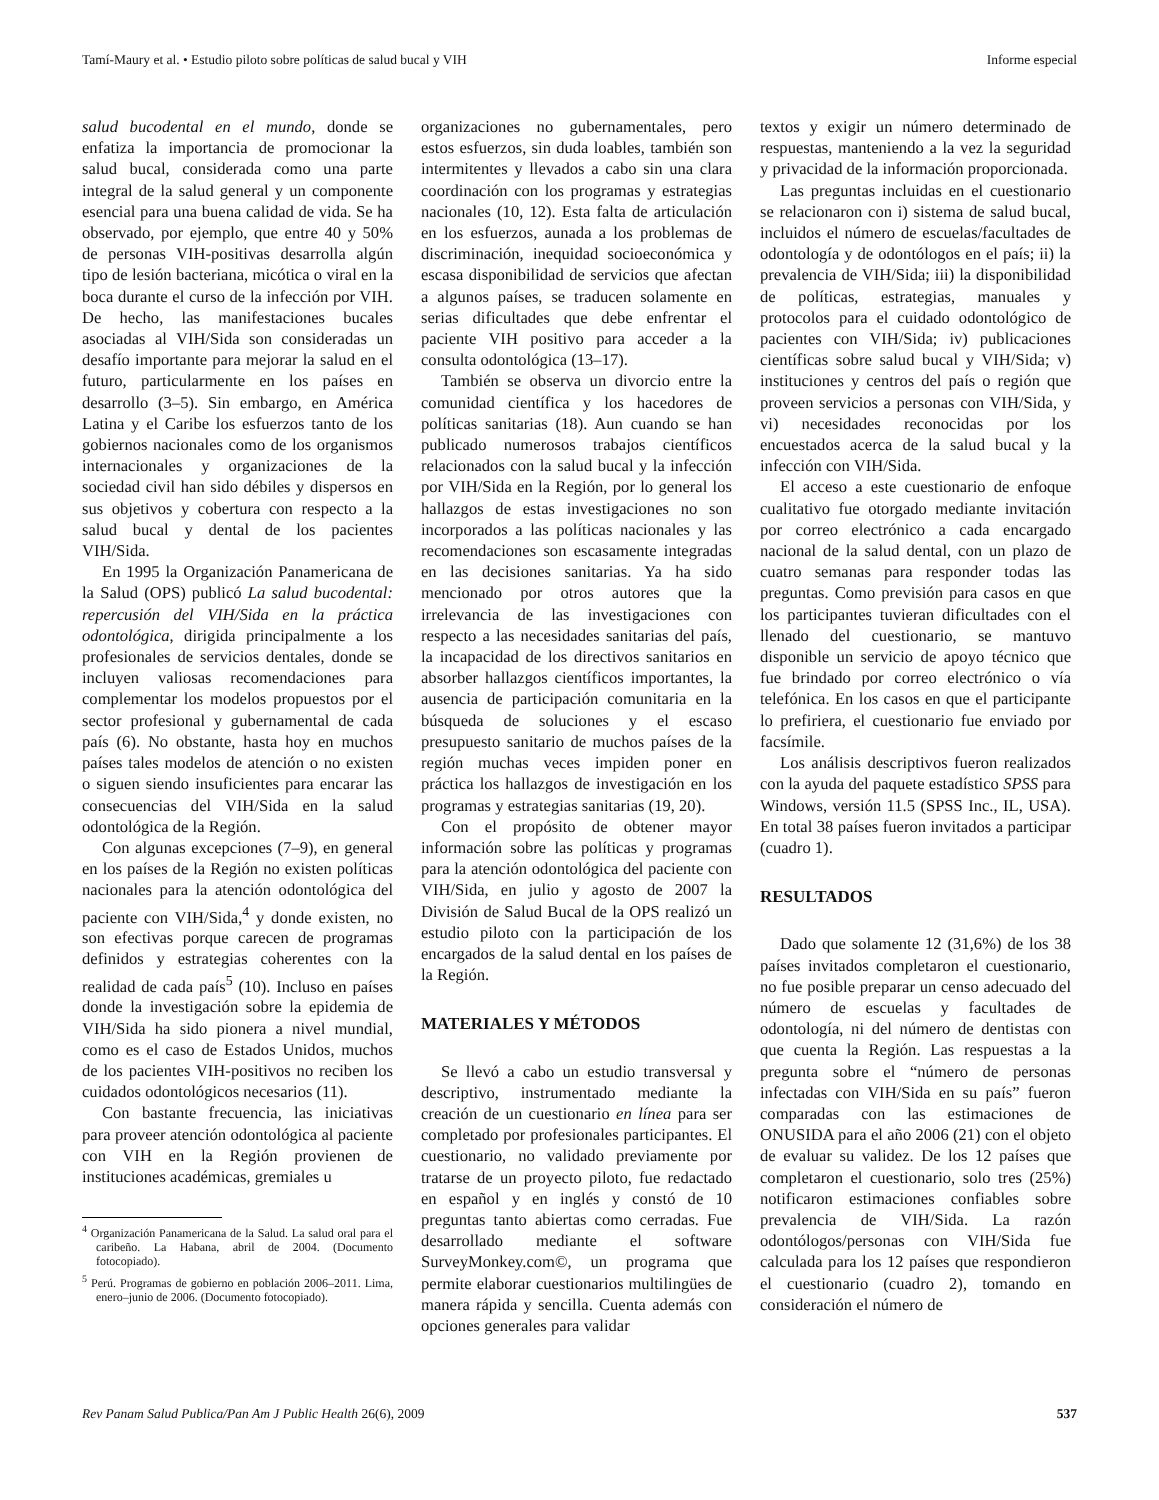Tamí-Maury et al. • Estudio piloto sobre políticas de salud bucal y VIH Informe especial
salud bucodental en el mundo, donde se enfatiza la importancia de promocionar la salud bucal, considerada como una parte integral de la salud general y un componente esencial para una buena calidad de vida. Se ha observado, por ejemplo, que entre 40 y 50% de personas VIH-positivas desarrolla algún tipo de lesión bacteriana, micótica o viral en la boca durante el curso de la infección por VIH. De hecho, las manifestaciones bucales asociadas al VIH/Sida son consideradas un desafío importante para mejorar la salud en el futuro, particularmente en los países en desarrollo (3–5). Sin embargo, en América Latina y el Caribe los esfuerzos tanto de los gobiernos nacionales como de los organismos internacionales y organizaciones de la sociedad civil han sido débiles y dispersos en sus objetivos y cobertura con respecto a la salud bucal y dental de los pacientes VIH/Sida.
En 1995 la Organización Panamericana de la Salud (OPS) publicó La salud bucodental: repercusión del VIH/Sida en la práctica odontológica, dirigida principalmente a los profesionales de servicios dentales, donde se incluyen valiosas recomendaciones para complementar los modelos propuestos por el sector profesional y gubernamental de cada país (6). No obstante, hasta hoy en muchos países tales modelos de atención o no existen o siguen siendo insuficientes para encarar las consecuencias del VIH/Sida en la salud odontológica de la Región.
Con algunas excepciones (7–9), en general en los países de la Región no existen políticas nacionales para la atención odontológica del paciente con VIH/Sida,<sup>4</sup> y donde existen, no son efectivas porque carecen de programas definidos y estrategias coherentes con la realidad de cada país<sup>5</sup> (10). Incluso en países donde la investigación sobre la epidemia de VIH/Sida ha sido pionera a nivel mundial, como es el caso de Estados Unidos, muchos de los pacientes VIH-positivos no reciben los cuidados odontológicos necesarios (11).
Con bastante frecuencia, las iniciativas para proveer atención odontológica al paciente con VIH en la Región provienen de instituciones académicas, gremiales u
<sup>4</sup> Organización Panamericana de la Salud. La salud oral para el caribeño. La Habana, abril de 2004. (Documento fotocopiado).
<sup>5</sup> Perú. Programas de gobierno en población 2006–2011. Lima, enero–junio de 2006. (Documento fotocopiado).
organizaciones no gubernamentales, pero estos esfuerzos, sin duda loables, también son intermitentes y llevados a cabo sin una clara coordinación con los programas y estrategias nacionales (10, 12). Esta falta de articulación en los esfuerzos, aunada a los problemas de discriminación, inequidad socioeconómica y escasa disponibilidad de servicios que afectan a algunos países, se traducen solamente en serias dificultades que debe enfrentar el paciente VIH positivo para acceder a la consulta odontológica (13–17).
También se observa un divorcio entre la comunidad científica y los hacedores de políticas sanitarias (18). Aun cuando se han publicado numerosos trabajos científicos relacionados con la salud bucal y la infección por VIH/Sida en la Región, por lo general los hallazgos de estas investigaciones no son incorporados a las políticas nacionales y las recomendaciones son escasamente integradas en las decisiones sanitarias. Ya ha sido mencionado por otros autores que la irrelevancia de las investigaciones con respecto a las necesidades sanitarias del país, la incapacidad de los directivos sanitarios en absorber hallazgos científicos importantes, la ausencia de participación comunitaria en la búsqueda de soluciones y el escaso presupuesto sanitario de muchos países de la región muchas veces impiden poner en práctica los hallazgos de investigación en los programas y estrategias sanitarias (19, 20).
Con el propósito de obtener mayor información sobre las políticas y programas para la atención odontológica del paciente con VIH/Sida, en julio y agosto de 2007 la División de Salud Bucal de la OPS realizó un estudio piloto con la participación de los encargados de la salud dental en los países de la Región.
MATERIALES Y MÉTODOS
Se llevó a cabo un estudio transversal y descriptivo, instrumentado mediante la creación de un cuestionario en línea para ser completado por profesionales participantes. El cuestionario, no validado previamente por tratarse de un proyecto piloto, fue redactado en español y en inglés y constó de 10 preguntas tanto abiertas como cerradas. Fue desarrollado mediante el software SurveyMonkey.com©, un programa que permite elaborar cuestionarios multilingües de manera rápida y sencilla. Cuenta además con opciones generales para validar
textos y exigir un número determinado de respuestas, manteniendo a la vez la seguridad y privacidad de la información proporcionada.
Las preguntas incluidas en el cuestionario se relacionaron con i) sistema de salud bucal, incluidos el número de escuelas/facultades de odontología y de odontólogos en el país; ii) la prevalencia de VIH/Sida; iii) la disponibilidad de políticas, estrategias, manuales y protocolos para el cuidado odontológico de pacientes con VIH/Sida; iv) publicaciones científicas sobre salud bucal y VIH/Sida; v) instituciones y centros del país o región que proveen servicios a personas con VIH/Sida, y vi) necesidades reconocidas por los encuestados acerca de la salud bucal y la infección con VIH/Sida.
El acceso a este cuestionario de enfoque cualitativo fue otorgado mediante invitación por correo electrónico a cada encargado nacional de la salud dental, con un plazo de cuatro semanas para responder todas las preguntas. Como previsión para casos en que los participantes tuvieran dificultades con el llenado del cuestionario, se mantuvo disponible un servicio de apoyo técnico que fue brindado por correo electrónico o vía telefónica. En los casos en que el participante lo prefiriera, el cuestionario fue enviado por facsímile.
Los análisis descriptivos fueron realizados con la ayuda del paquete estadístico SPSS para Windows, versión 11.5 (SPSS Inc., IL, USA). En total 38 países fueron invitados a participar (cuadro 1).
RESULTADOS
Dado que solamente 12 (31,6%) de los 38 países invitados completaron el cuestionario, no fue posible preparar un censo adecuado del número de escuelas y facultades de odontología, ni del número de dentistas con que cuenta la Región. Las respuestas a la pregunta sobre el “número de personas infectadas con VIH/Sida en su país” fueron comparadas con las estimaciones de ONUSIDA para el año 2006 (21) con el objeto de evaluar su validez. De los 12 países que completaron el cuestionario, solo tres (25%) notificaron estimaciones confiables sobre prevalencia de VIH/Sida. La razón odontólogos/personas con VIH/Sida fue calculada para los 12 países que respondieron el cuestionario (cuadro 2), tomando en consideración el número de
Rev Panam Salud Publica/Pan Am J Public Health 26(6), 2009 537